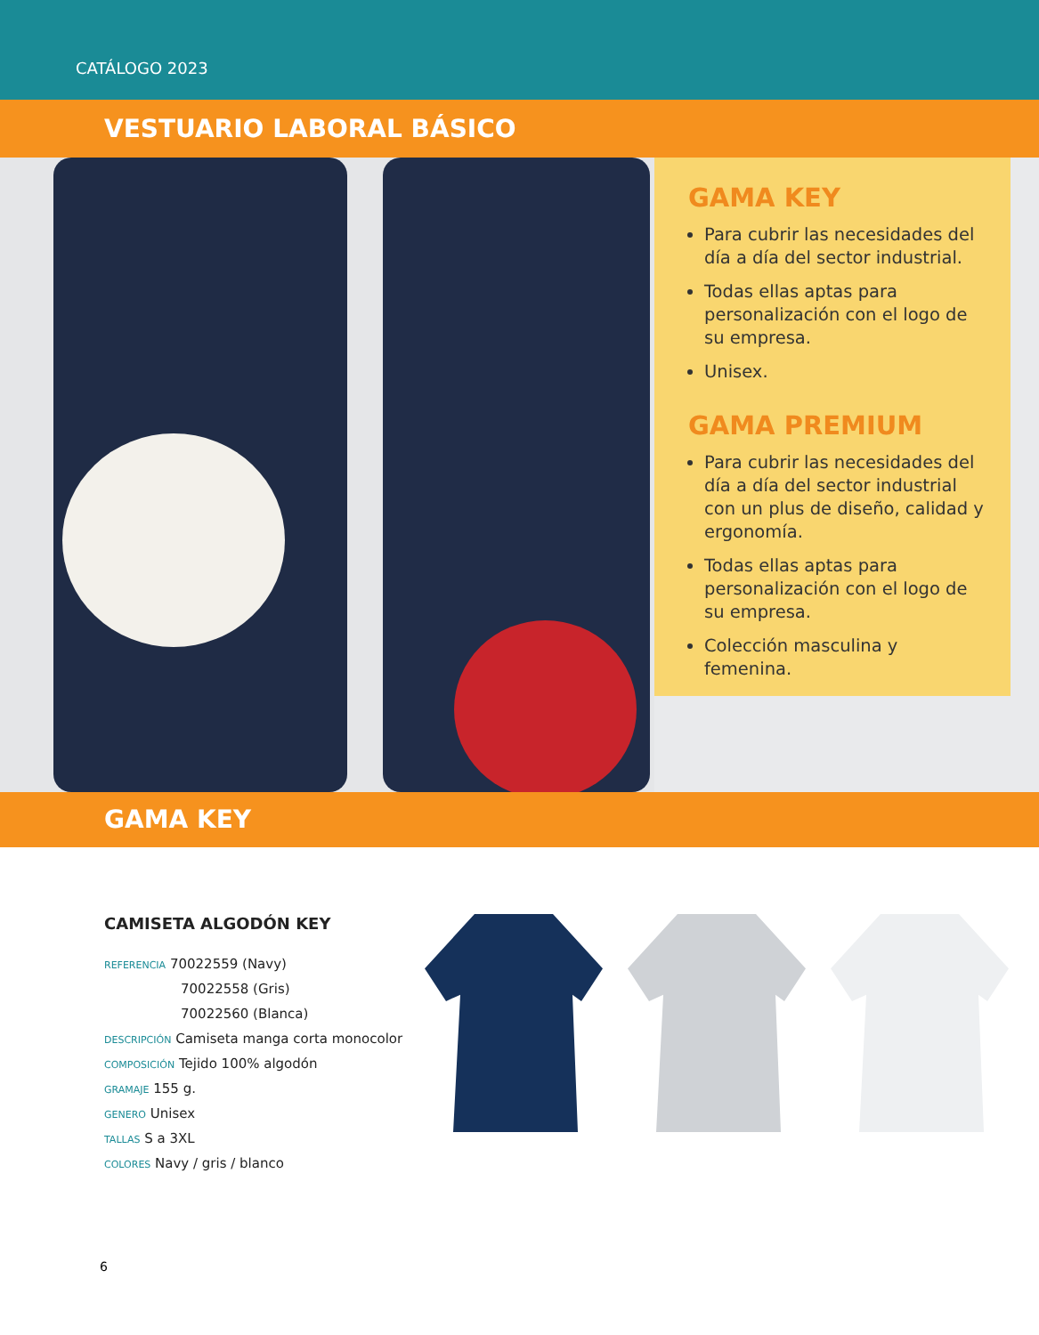CATÁLOGO 2023
VESTUARIO LABORAL BÁSICO
GAMA KEY
Para cubrir las necesidades del día a día del sector industrial.
Todas ellas aptas para personalización con el logo de su empresa.
Unisex.
GAMA PREMIUM
Para cubrir las necesidades del día a día del sector industrial con un plus de diseño, calidad y ergonomía.
Todas ellas aptas para personalización con el logo de su empresa.
Colección masculina y femenina.
GAMA KEY
CAMISETA ALGODÓN KEY
REFERENCIA 70022559 (Navy)
70022558 (Gris)
70022560 (Blanca)
DESCRIPCIÓN Camiseta manga corta monocolor
COMPOSICIÓN Tejido 100% algodón
GRAMAJE 155 g.
GENERO Unisex
TALLAS S a 3XL
COLORES Navy / gris / blanco
6